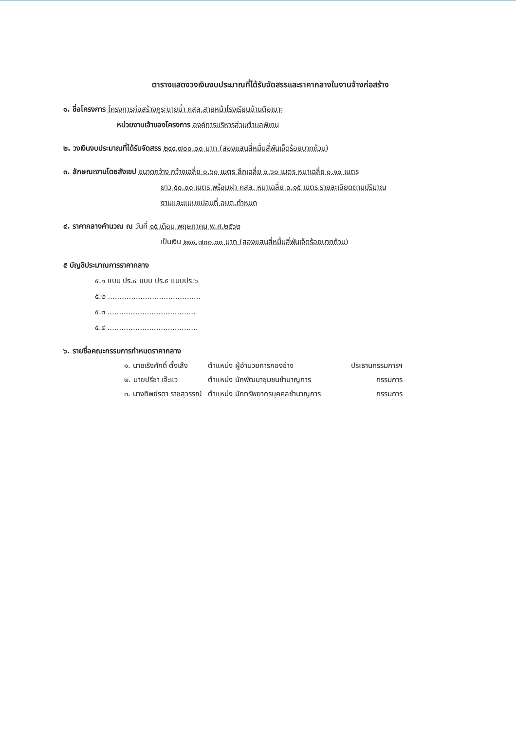ตารางแสดงวงเงินงบประมาณที่ได้รับจัดสรรและราคากลางในงานจ้างก่อสร้าง
๑. ชื่อโครงการ โครงการก่อสร้างคูระบายน้ำ คสล.สายหน้าโรงเรียนบ้านตือเบาะ
หน่วยงานเจ้าของโครงการ องค์การบริหารส่วนตำบลพิเทน
๒. วงเงินงบประมาณที่ได้รับจัดสรร ๒๔๔,๗๐๐.๐๐ บาท (สองแสนสี่หมื่นสี่พันเจ็ดร้อยบาทถ้วน)
๓. ลักษณะงานโดยสังเขป ขนาดกว้าง กว้างเฉลี่ย ๐.๖๐ เมตร ลึกเฉลี่ย ๐.๖๐ เมตร หนาเฉลี่ย ๐.๑๐ เมตร
ยาว ๕๐.๐๐ เมตร พร้อมฝา คสล. หนาเฉลี่ย ๐.๑๕ เมตร รายละเอียดตามปริมาณ
งานและแบบแปลนที่ อบต.กำหนด
๔. ราคากลางคำนวณ ณ วันที่ ๑๕ เดือน พฤษภาคม พ.ศ.๒๕๖๒
เป็นเงิน ๒๔๔,๗๐๐.๐๐ บาท (สองแสนสี่หมื่นสี่พันเจ็ดร้อยบาทถ้วน)
๕ บัญชีประมาณการราคากลาง
๕.๑ แบบ ปร.๔ แบบ ปร.๕ แบบปร.๖
๕.๒ ........................................
๕.๓ ......................................
๕.๔ .......................................
๖. รายชื่อคณะกรรมการกำหนดราคากลาง
| ๑. นายเริงศักดิ์ ตั้งเส้ง | ตำแหน่ง ผู้อำนวยการกองช่าง | ประธานกรรมการฯ |
| ๒. นายปรีชา เจ๊ะแว | ตำแหน่ง นักพัฒนาชุมชนชำนาญการ | กรรมการ |
| ๓. นางทิพย์รดา ราชสุวรรณ์ | ตำแหน่ง นักทรัพยากรบุคคลชำนาญการ | กรรมการ |